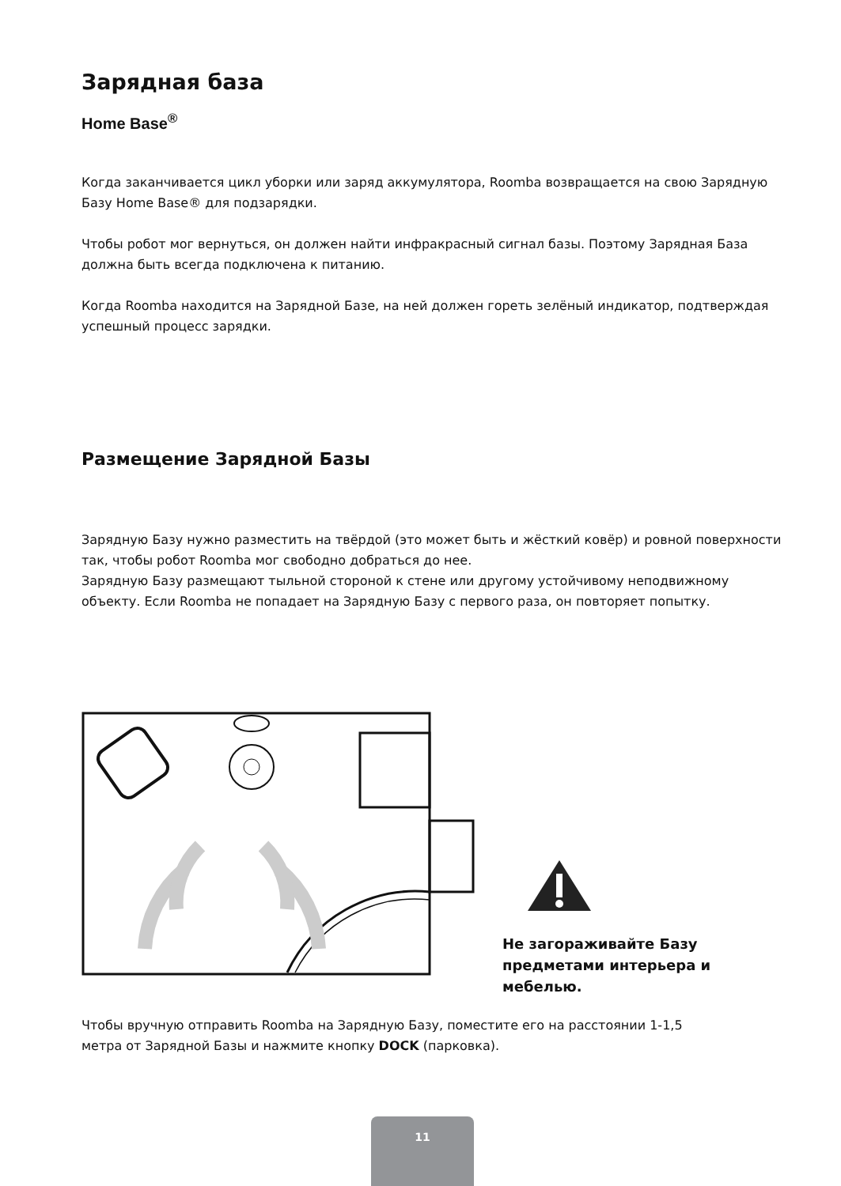Зарядная база
Home Base<sup>®</sup>
Когда заканчивается цикл уборки или заряд аккумулятора, Roomba возвращается на свою Зарядную Базу Home Base® для подзарядки.
Чтобы робот мог вернуться, он должен найти инфракрасный сигнал базы. Поэтому Зарядная База должна быть всегда подключена к питанию.
Когда Roomba находится на Зарядной Базе, на ней должен гореть зелёный индикатор, подтверждая успешный процесс зарядки.
Размещение Зарядной Базы
Зарядную Базу нужно разместить на твёрдой (это может быть и жёсткий ковёр) и ровной поверхности так, чтобы робот Roomba мог свободно добраться до нее.
Зарядную Базу размещают тыльной стороной к стене или другому устойчивому неподвижному объекту. Если Roomba не попадает на Зарядную Базу с первого раза, он повторяет попытку.
Не загораживайте Базу предметами интерьера и мебелью.
Чтобы вручную отправить Roomba на Зарядную Базу, поместите его на расстоянии 1-1,5 метра от Зарядной Базы и нажмите кнопку DOCK (парковка).
11